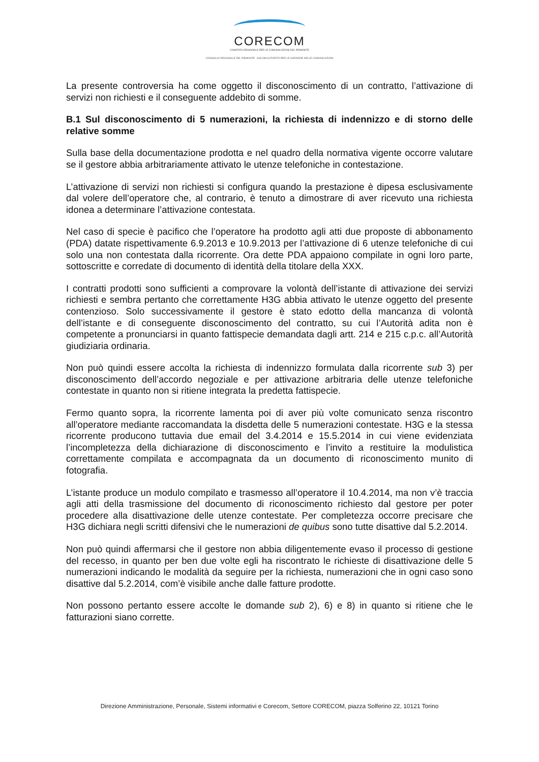CORECOM
COMITATO REGIONALE PER LE COMUNICAZIONI DEL PIEMONTE
CONSIGLIO REGIONALE DEL PIEMONTE AGCOM AUTORITÀ PER LE GARANZIE NELLE COMUNICAZIONI
La presente controversia ha come oggetto il disconoscimento di un contratto, l’attivazione di servizi non richiesti e il conseguente addebito di somme.
B.1 Sul disconoscimento di 5 numerazioni, la richiesta di indennizzo e di storno delle relative somme
Sulla base della documentazione prodotta e nel quadro della normativa vigente occorre valutare se il gestore abbia arbitrariamente attivato le utenze telefoniche in contestazione.
L’attivazione di servizi non richiesti si configura quando la prestazione è dipesa esclusivamente dal volere dell’operatore che, al contrario, è tenuto a dimostrare di aver ricevuto una richiesta idonea a determinare l’attivazione contestata.
Nel caso di specie è pacifico che l’operatore ha prodotto agli atti due proposte di abbonamento (PDA) datate rispettivamente 6.9.2013 e 10.9.2013 per l’attivazione di 6 utenze telefoniche di cui solo una non contestata dalla ricorrente. Ora dette PDA appaiono compilate in ogni loro parte, sottoscritte e corredate di documento di identità della titolare della XXX.
I contratti prodotti sono sufficienti a comprovare la volontà dell’istante di attivazione dei servizi richiesti e sembra pertanto che correttamente H3G abbia attivato le utenze oggetto del presente contenzioso. Solo successivamente il gestore è stato edotto della mancanza di volontà dell’istante e di conseguente disconoscimento del contratto, su cui l’Autorità adita non è competente a pronunciarsi in quanto fattispecie demandata dagli artt. 214 e 215 c.p.c. all’Autorità giudiziaria ordinaria.
Non può quindi essere accolta la richiesta di indennizzo formulata dalla ricorrente sub 3) per disconoscimento dell’accordo negoziale e per attivazione arbitraria delle utenze telefoniche contestate in quanto non si ritiene integrata la predetta fattispecie.
Fermo quanto sopra, la ricorrente lamenta poi di aver più volte comunicato senza riscontro all’operatore mediante raccomandata la disdetta delle 5 numerazioni contestate. H3G e la stessa ricorrente producono tuttavia due email del 3.4.2014 e 15.5.2014 in cui viene evidenziata l’incompletezza della dichiarazione di disconoscimento e l’invito a restituire la modulistica correttamente compilata e accompagnata da un documento di riconoscimento munito di fotografia.
L’istante produce un modulo compilato e trasmesso all’operatore il 10.4.2014, ma non v’è traccia agli atti della trasmissione del documento di riconoscimento richiesto dal gestore per poter procedere alla disattivazione delle utenze contestate. Per completezza occorre precisare che H3G dichiara negli scritti difensivi che le numerazioni de quibus sono tutte disattive dal 5.2.2014.
Non può quindi affermarsi che il gestore non abbia diligentemente evaso il processo di gestione del recesso, in quanto per ben due volte egli ha riscontrato le richieste di disattivazione delle 5 numerazioni indicando le modalità da seguire per la richiesta, numerazioni che in ogni caso sono disattive dal 5.2.2014, com’è visibile anche dalle fatture prodotte.
Non possono pertanto essere accolte le domande sub 2), 6) e 8) in quanto si ritiene che le fatturazioni siano corrette.
Direzione Amministrazione, Personale, Sistemi informativi e Corecom, Settore CORECOM, piazza Solferino 22, 10121 Torino